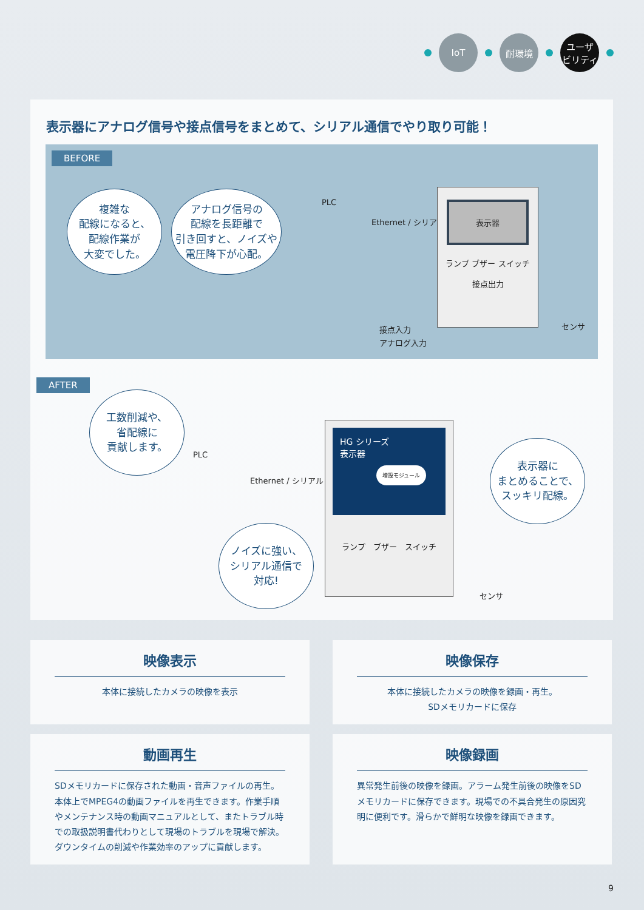IoT 耐環境 ユーザ
ビリティ
表示器にアナログ信号や接点信号をまとめて、シリアル通信でやり取り可能！
BEFORE
複雑な
配線になると、
配線作業が
大変でした。
アナログ信号の
配線を長距離で
引き回すと、ノイズや
電圧降下が心配。
PLC
Ethernet / シリアル
表示器
ランプ ブザー スイッチ
接点出力
接点入力
アナログ入力
センサ
AFTER
工数削減や、
省配線に
貢献します。
PLC
Ethernet / シリアル
ノイズに強い、
シリアル通信で
対応!
HG シリーズ
表示器
増設モジュール
ランプ　ブザー　スイッチ
センサ
表示器に
まとめることで、
スッキリ配線。
映像表示
本体に接続したカメラの映像を表示
映像保存
本体に接続したカメラの映像を録画・再生。
SDメモリカードに保存
動画再生
SDメモリカードに保存された動画・音声ファイルの再生。本体上でMPEG4の動画ファイルを再生できます。作業手順やメンテナンス時の動画マニュアルとして、またトラブル時での取扱説明書代わりとして現場のトラブルを現場で解決。ダウンタイムの削減や作業効率のアップに貢献します。
映像録画
異常発生前後の映像を録画。アラーム発生前後の映像をSDメモリカードに保存できます。現場での不具合発生の原因究明に便利です。滑らかで鮮明な映像を録画できます。
9